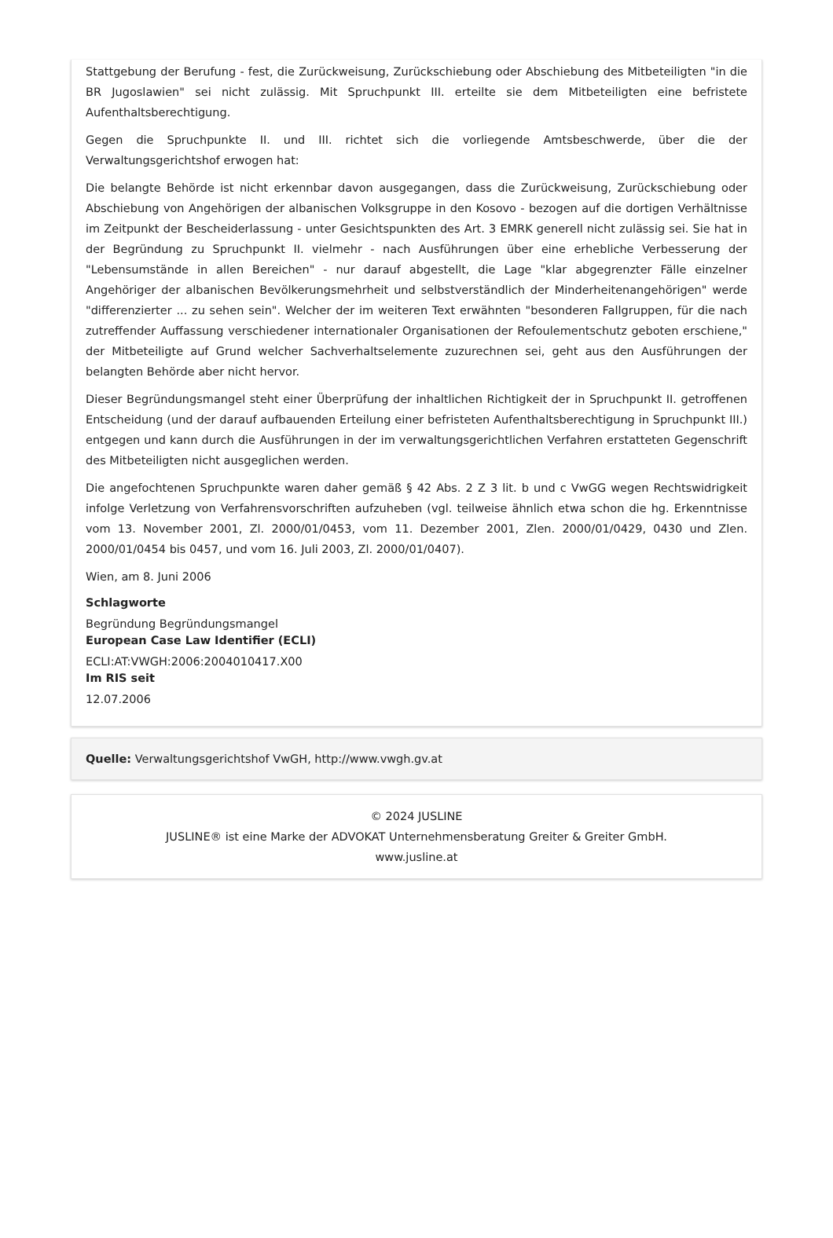Stattgebung der Berufung - fest, die Zurückweisung, Zurückschiebung oder Abschiebung des Mitbeteiligten "in die BR Jugoslawien" sei nicht zulässig. Mit Spruchpunkt III. erteilte sie dem Mitbeteiligten eine befristete Aufenthaltsberechtigung.
Gegen die Spruchpunkte II. und III. richtet sich die vorliegende Amtsbeschwerde, über die der Verwaltungsgerichtshof erwogen hat:
Die belangte Behörde ist nicht erkennbar davon ausgegangen, dass die Zurückweisung, Zurückschiebung oder Abschiebung von Angehörigen der albanischen Volksgruppe in den Kosovo - bezogen auf die dortigen Verhältnisse im Zeitpunkt der Bescheiderlassung - unter Gesichtspunkten des Art. 3 EMRK generell nicht zulässig sei. Sie hat in der Begründung zu Spruchpunkt II. vielmehr - nach Ausführungen über eine erhebliche Verbesserung der "Lebensumstände in allen Bereichen" - nur darauf abgestellt, die Lage "klar abgegrenzter Fälle einzelner Angehöriger der albanischen Bevölkerungsmehrheit und selbstverständlich der Minderheitenangehörigen" werde "differenzierter ... zu sehen sein". Welcher der im weiteren Text erwähnten "besonderen Fallgruppen, für die nach zutreffender Auffassung verschiedener internationaler Organisationen der Refoulementschutz geboten erschiene," der Mitbeteiligte auf Grund welcher Sachverhaltselemente zuzurechnen sei, geht aus den Ausführungen der belangten Behörde aber nicht hervor.
Dieser Begründungsmangel steht einer Überprüfung der inhaltlichen Richtigkeit der in Spruchpunkt II. getroffenen Entscheidung (und der darauf aufbauenden Erteilung einer befristeten Aufenthaltsberechtigung in Spruchpunkt III.) entgegen und kann durch die Ausführungen in der im verwaltungsgerichtlichen Verfahren erstatteten Gegenschrift des Mitbeteiligten nicht ausgeglichen werden.
Die angefochtenen Spruchpunkte waren daher gemäß § 42 Abs. 2 Z 3 lit. b und c VwGG wegen Rechtswidrigkeit infolge Verletzung von Verfahrensvorschriften aufzuheben (vgl. teilweise ähnlich etwa schon die hg. Erkenntnisse vom 13. November 2001, Zl. 2000/01/0453, vom 11. Dezember 2001, Zlen. 2000/01/0429, 0430 und Zlen. 2000/01/0454 bis 0457, und vom 16. Juli 2003, Zl. 2000/01/0407).
Wien, am 8. Juni 2006
Schlagworte
Begründung Begründungsmangel
European Case Law Identifier (ECLI)
ECLI:AT:VWGH:2006:2004010417.X00
Im RIS seit
12.07.2006
Quelle: Verwaltungsgerichtshof VwGH, http://www.vwgh.gv.at
© 2024 JUSLINE
JUSLINE® ist eine Marke der ADVOKAT Unternehmensberatung Greiter & Greiter GmbH.
www.jusline.at